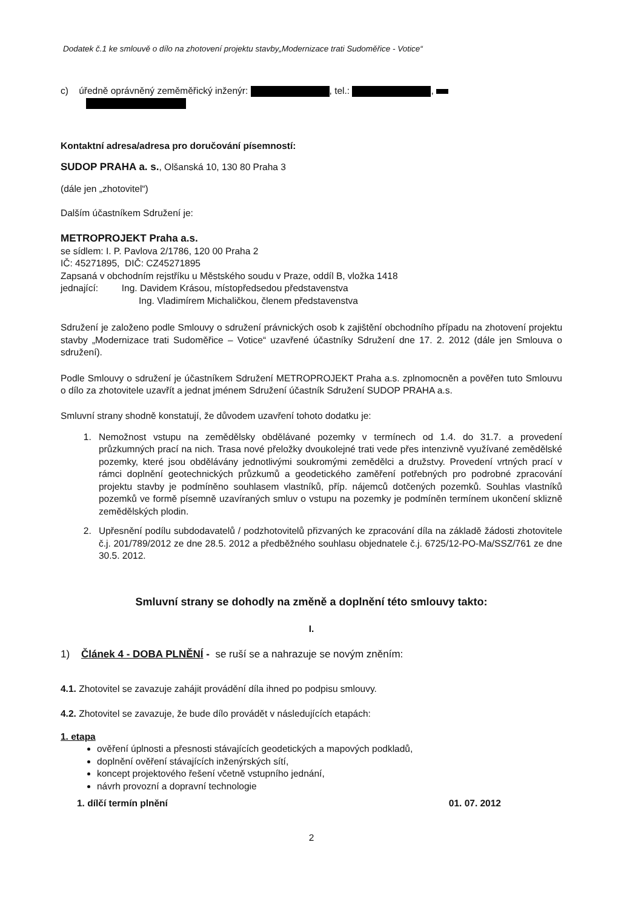Dodatek č.1 ke smlouvě o dílo na zhotovení projektu stavby„Modernizace trati Sudoměřice - Votice“
c) úředně oprávněný zeměměřický inženýr: , tel.: ,
Kontaktní adresa/adresa pro doručování písemností:
SUDOP PRAHA a. s., Olšanská 10, 130 80 Praha 3
(dále jen „zhotovitel“)
Dalším účastníkem Sdružení je:
METROPROJEKT Praha a.s.
se sídlem: I. P. Pavlova 2/1786, 120 00 Praha 2
IČ: 45271895, DIČ: CZ45271895
Zapsaná v obchodním rejstříku u Městského soudu v Praze, oddíl B, vložka 1418
jednající: Ing. Davidem Krásou, místopředsedou představenstva
Ing. Vladimírem Michaličkou, členem představenstva
Sdružení je založeno podle Smlouvy o sdružení právnických osob k zajištění obchodního případu na zhotovení projektu stavby „Modernizace trati Sudoměřice – Votice“ uzavřené účastníky Sdružení dne 17. 2. 2012 (dále jen Smlouva o sdružení).
Podle Smlouvy o sdružení je účastníkem Sdružení METROPROJEKT Praha a.s. zplnomocněn a pověřen tuto Smlouvu o dílo za zhotovitele uzavřít a jednat jménem Sdružení účastník Sdružení SUDOP PRAHA a.s.
Smluvní strany shodně konstatují, že důvodem uzavření tohoto dodatku je:
1. Nemožnost vstupu na zemědělsky obdělávané pozemky v termínech od 1.4. do 31.7. a provedení průzkumných prací na nich. Trasa nové přeložky dvoukolejné trati vede přes intenzivně využívané zemědělské pozemky, které jsou obdělávány jednotlivými soukromými zemědělci a družstvy. Provedení vrtných prací v rámci doplnění geotechnických průzkumů a geodetického zaměření potřebných pro podrobné zpracování projektu stavby je podmíněno souhlasem vlastníků, příp. nájemců dotčených pozemků. Souhlas vlastníků pozemků ve formě písemně uzavíraných smluv o vstupu na pozemky je podmíněn termínem ukončení sklizně zemědělských plodin.
2. Upřesnění podílu subdodavatelů / podzhotovitelů přizvaných ke zpracování díla na základě žádosti zhotovitele č.j. 201/789/2012 ze dne 28.5. 2012 a předběžného souhlasu objednatele č.j. 6725/12-PO-Ma/SSZ/761 ze dne 30.5. 2012.
Smluvní strany se dohodly na změně a doplnění této smlouvy takto:
I.
1) Článek 4 - DOBA PLNĚNÍ - se ruší se a nahrazuje se novým zněním:
4.1. Zhotovitel se zavazuje zahájit provádění díla ihned po podpisu smlouvy.
4.2. Zhotovitel se zavazuje, že bude dílo provádět v následujících etapách:
1. etapa
ověření úplnosti a přesnosti stávajících geodetických a mapových podkladů,
doplnění ověření stávajících inženýrských sítí,
koncept projektového řešení včetně vstupního jednání,
návrh provozní a dopravní technologie
1. dílčí termín plnění 01. 07. 2012
2